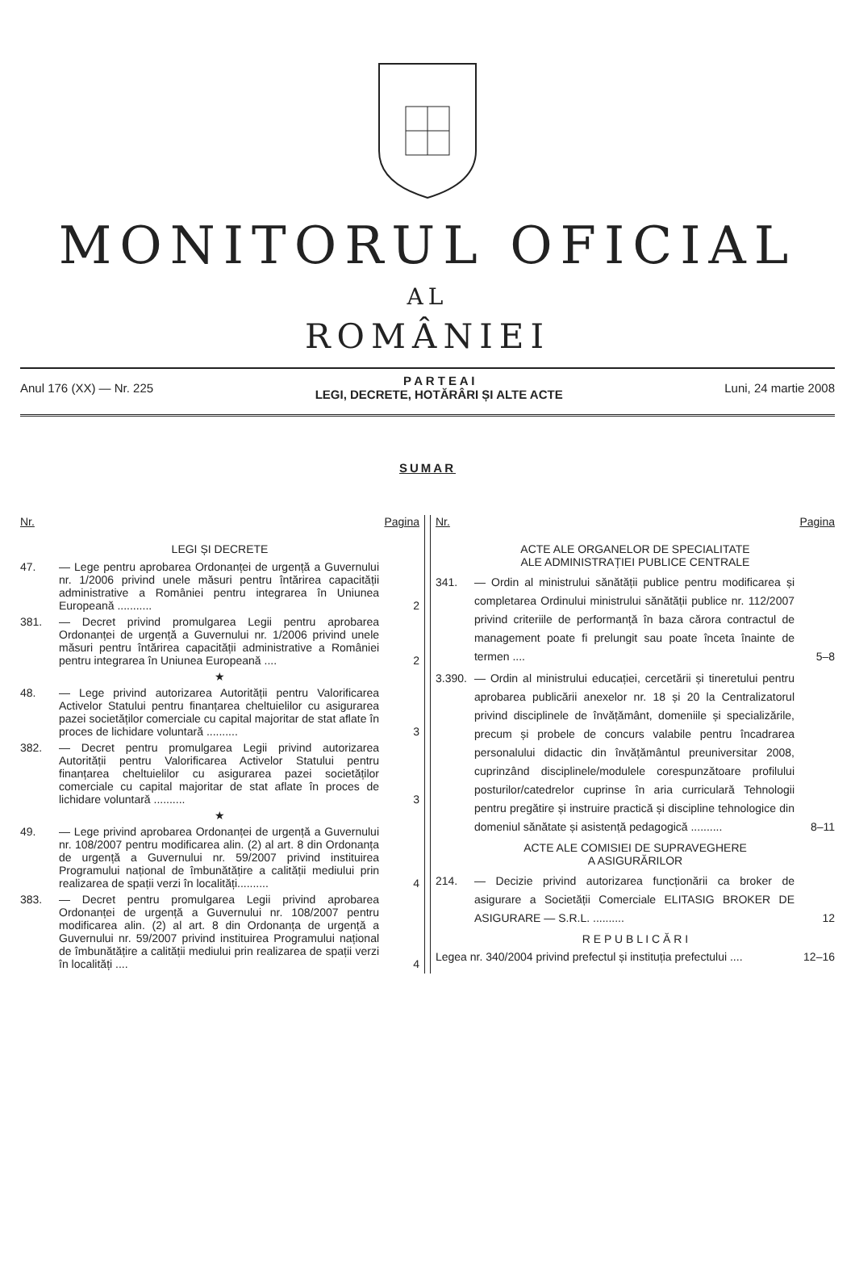MONITORUL OFICIAL
AL
ROMÂNIEI
Anul 176 (XX) — Nr. 225
P A R T E A I
LEGI, DECRETE, HOTĂRÂRI ȘI ALTE ACTE
Luni, 24 martie 2008
SUMAR
Nr. Pagina
LEGI ȘI DECRETE
47. — Lege pentru aprobarea Ordonanței de urgență a Guvernului nr. 1/2006 privind unele măsuri pentru întărirea capacității administrative a României pentru integrarea în Uniunea Europeană ...........
2
381. — Decret privind promulgarea Legii pentru aprobarea Ordonanței de urgență a Guvernului nr. 1/2006 privind unele măsuri pentru întărirea capacității administrative a României pentru integrarea în Uniunea Europeană ....
2
★
48. — Lege privind autorizarea Autorității pentru Valorificarea Activelor Statului pentru finanțarea cheltuielilor cu asigurarea pazei societăților comerciale cu capital majoritar de stat aflate în proces de lichidare voluntară ..........
3
382. — Decret pentru promulgarea Legii privind autorizarea Autorității pentru Valorificarea Activelor Statului pentru finanțarea cheltuielilor cu asigurarea pazei societăților comerciale cu capital majoritar de stat aflate în proces de lichidare voluntară ..........
3
★
49. — Lege privind aprobarea Ordonanței de urgență a Guvernului nr. 108/2007 pentru modificarea alin. (2) al art. 8 din Ordonanța de urgență a Guvernului nr. 59/2007 privind instituirea Programului național de îmbunătățire a calității mediului prin realizarea de spații verzi în localități..........
4
383. — Decret pentru promulgarea Legii privind aprobarea Ordonanței de urgență a Guvernului nr. 108/2007 pentru modificarea alin. (2) al art. 8 din Ordonanța de urgență a Guvernului nr. 59/2007 privind instituirea Programului național de îmbunătățire a calității mediului prin realizarea de spații verzi în localități ....
4
Nr. Pagina
ACTE ALE ORGANELOR DE SPECIALITATE
ALE ADMINISTRAȚIEI PUBLICE CENTRALE
341. — Ordin al ministrului sănătății publice pentru modificarea și completarea Ordinului ministrului sănătății publice nr. 112/2007 privind criteriile de performanță în baza cărora contractul de management poate fi prelungit sau poate înceta înainte de termen ....
5–8
3.390.
— Ordin al ministrului educației, cercetării și tineretului pentru aprobarea publicării anexelor nr. 18 și 20 la Centralizatorul privind disciplinele de învățământ, domeniile și specializările, precum și probele de concurs valabile pentru încadrarea personalului didactic din învățământul preuniversitar 2008, cuprinzând disciplinele/modulele corespunzătoare profilului posturilor/catedrelor cuprinse în aria curriculară Tehnologii pentru pregătire și instruire practică și discipline tehnologice din domeniul sănătate și asistență pedagogică ..........
8–11
ACTE ALE COMISIEI DE SUPRAVEGHERE
A ASIGURĂRILOR
214. — Decizie privind autorizarea funcționării ca broker de asigurare a Societății Comerciale ELITASIG BROKER DE ASIGURARE — S.R.L. ..........
12
R E P U B L I C Ă R I
Legea nr. 340/2004 privind prefectul și instituția prefectului ....
12–16